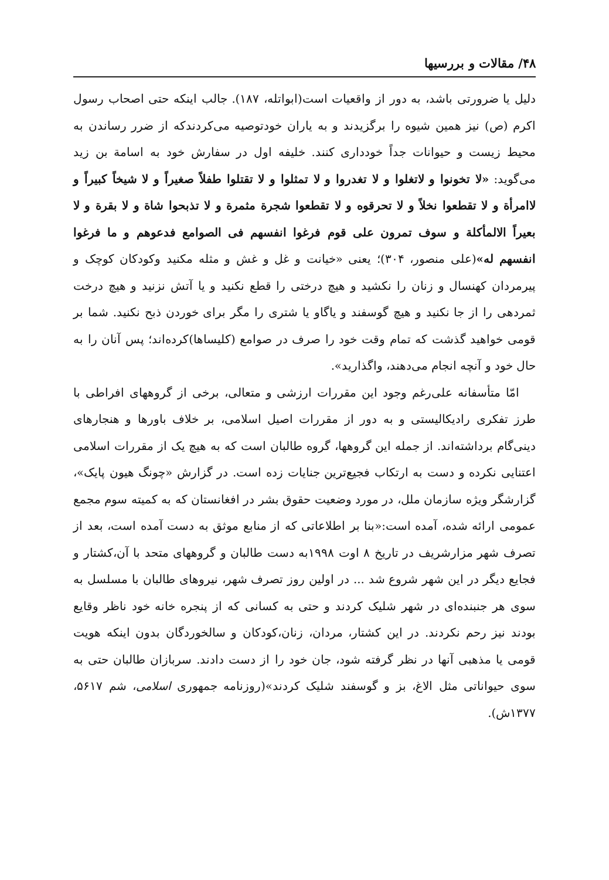۴۸/ مقالات و بررسیها
دلیل یا ضرورتی باشد، به دور از واقعیات است(ابواتله، ۱۸۷). جالب اینکه حتی اصحاب رسول اکرم (ص) نیز همین شیوه را برگزیدند و به یاران خودتوصیه می‌کردندکه از ضرر رساندن به محیط زیست و حیوانات جداً خودداری کنند. خلیفه اول در سفارش خود به اسامة بن زید می‌گوید: «لا تخونوا و لاتغلوا و لا تغدروا و لا تمثلوا و لا تقتلوا طفلاً صغیراً و لا شیخاً کبیراً و لاامرأة و لا تقطعوا نخلاً و لا تحرقوه و لا تقطعوا شجرة مثمرة و لا تذبحوا شاة و لا بقرة و لا بعیراً الالمأکلة و سوف تمرون علی قوم فرغوا انفسهم فی الصوامع فدعوهم و ما فرغوا انفسهم له»(علی منصور، ۳۰۴)؛ یعنی «خیانت و غل و غش و مثله مکنید وکودکان کوچک و پیرمردان کهنسال و زنان را نکشید و هیچ درختی را قطع نکنید و یا آتش نزنید و هیچ درخت ثمردهی را از جا نکنید و هیچ گوسفند و یاگاو یا شتری را مگر برای خوردن ذبح نکنید. شما بر قومی خواهید گذشت که تمام وقت خود را صرف در صوامع (کلیساها)کرده‌اند؛ پس آنان را به حال خود و آنچه انجام می‌دهند، واگذارید».
امّا متأسفانه علی‌رغم وجود این مقررات ارزشی و متعالی، برخی از گروههای افراطی با طرز تفکری رادیکالیستی و به دور از مقررات اصیل اسلامی، بر خلاف باورها و هنجارهای دینی‌گام برداشته‌اند. از جمله این گروهها، گروه طالبان است که به هیچ یک از مقررات اسلامی اعتنایی نکرده و دست به ارتکاب فجیع‌ترین جنایات زده است. در گزارش «چونگ هیون پایک»، گزارشگر ویژه سازمان ملل، در مورد وضعیت حقوق بشر در افغانستان که به کمیته سوم مجمع عمومی ارائه شده، آمده است:«بنا بر اطلاعاتی که از منابع موثق به دست آمده است، بعد از تصرف شهر مزارشریف در تاریخ ۸ اوت ۱۹۹۸به دست طالبان و گروههای متحد با آن،کشتار و فجایع دیگر در این شهر شروع شد ... در اولین روز تصرف شهر، نیروهای طالبان با مسلسل به سوی هر جنبنده‌ای در شهر شلیک کردند و حتی به کسانی که از پنجره خانه خود ناظر وقایع بودند نیز رحم نکردند. در این کشتار، مردان، زنان،کودکان و سالخوردگان بدون اینکه هویت قومی یا مذهبی آنها در نظر گرفته شود، جان خود را از دست دادند. سربازان طالبان حتی به سوی حیواناتی مثل الاغ، بز و گوسفند شلیک کردند»(روزنامه جمهوری اسلامی، شم ۵۶۱۷، ۱۳۷۷ش).